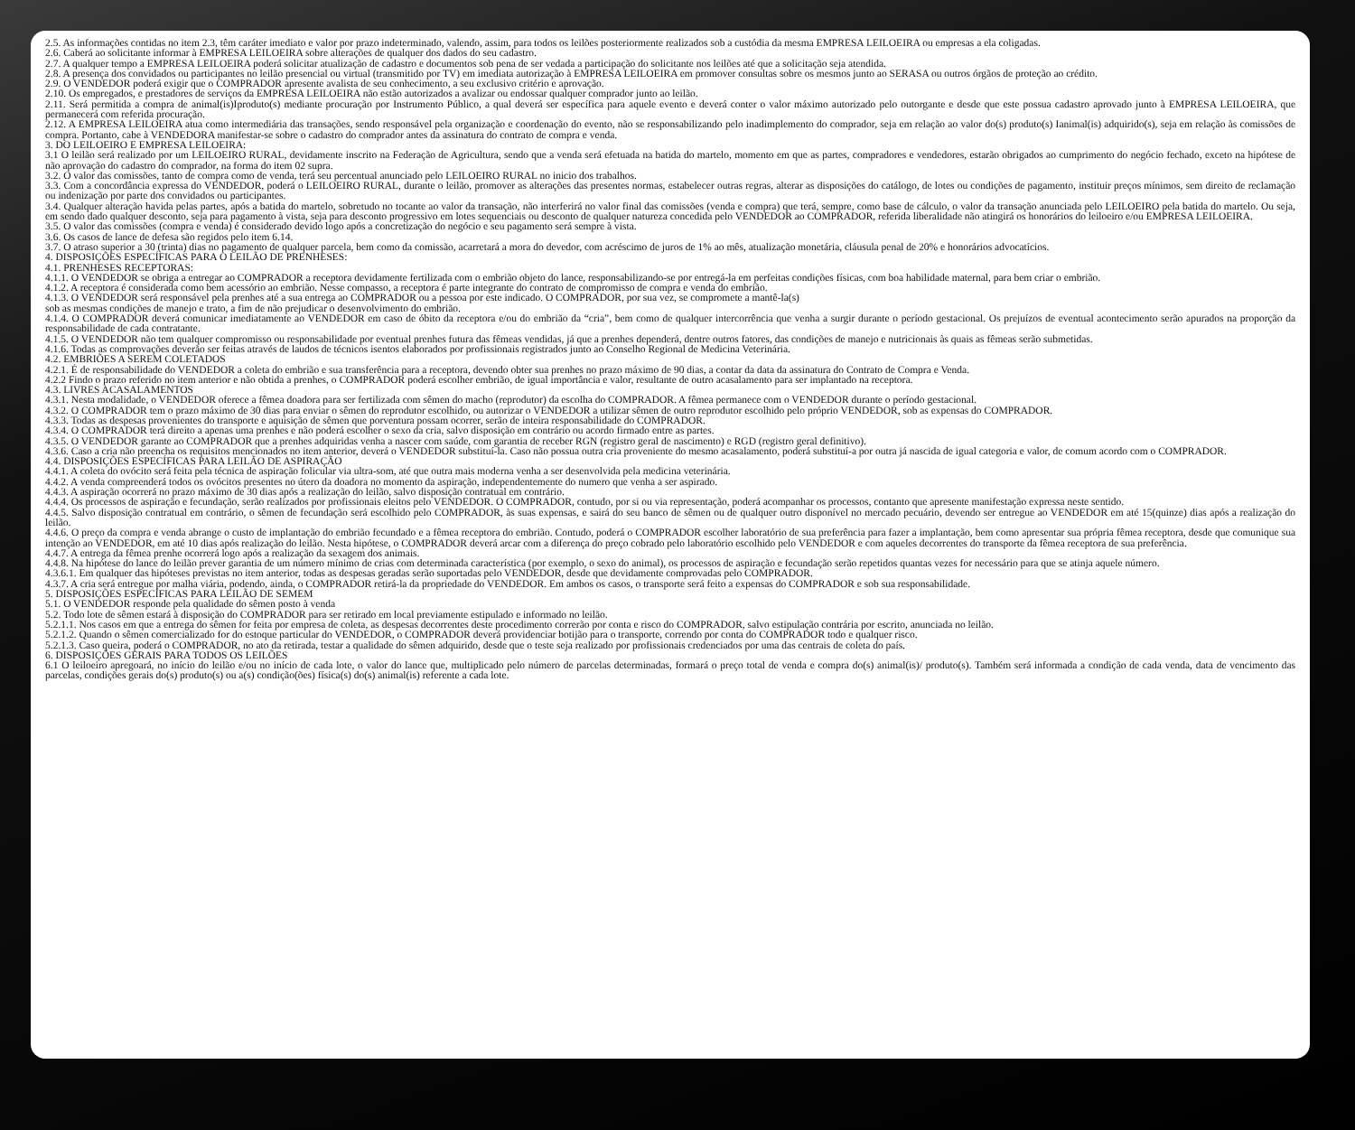2.5. As informações contidas no item 2.3, têm caráter imediato e valor por prazo indeterminado, valendo, assim, para todos os leilões posteriormente realizados sob a custódia da mesma EMPRESA LEILOEIRA ou empresas a ela coligadas.
2.6. Caberá ao solicitante informar à EMPRESA LEILOEIRA sobre alterações de qualquer dos dados do seu cadastro.
2.7. A qualquer tempo a EMPRESA LEILOEIRA poderá solicitar atualização de cadastro e documentos sob pena de ser vedada a participação do solicitante nos leilões até que a solicitação seja atendida.
2.8. A presença dos convidados ou participantes no leilão presencial ou virtual (transmitido por TV) em imediata autorização à EMPRESA LEILOEIRA em promover consultas sobre os mesmos junto ao SERASA ou outros órgãos de proteção ao crédito.
2.9. O VENDEDOR poderá exigir que o COMPRADOR apresente avalista de seu conhecimento, a seu exclusivo critério e aprovação.
2.10. Os empregados, e prestadores de serviços da EMPRESA LEILOEIRA não estão autorizados a avalizar ou endossar qualquer comprador junto ao leilão.
2.11. Será permitida a compra de animal(is)Iproduto(s) mediante procuração por Instrumento Público, a qual deverá ser específica para aquele evento e deverá conter o valor máximo autorizado pelo outorgante e desde que este possua cadastro aprovado junto à EMPRESA LEILOEIRA, que permanecerá com referida procuração.
2.12. A EMPRESA LEILOEIRA atua como intermediária das transações, sendo responsável pela organização e coordenação do evento, não se responsabilizando pelo inadimplemento do comprador, seja em relação ao valor do(s) produto(s) Ianimal(is) adquirido(s), seja em relação às comissões de compra. Portanto, cabe à VENDEDORA manifestar-se sobre o cadastro do comprador antes da assinatura do contrato de compra e venda.
3. DO LEILOEIRO E EMPRESA LEILOEIRA:
3.1 O leilão será realizado por um LEILOEIRO RURAL, devidamente inscrito na Federação de Agricultura, sendo que a venda será efetuada na batida do martelo, momento em que as partes, compradores e vendedores, estarão obrigados ao cumprimento do negócio fechado, exceto na hipótese de não aprovação do cadastro do comprador, na forma do item 02 supra.
3.2. O valor das comissões, tanto de compra como de venda, terá seu percentual anunciado pelo LEILOEIRO RURAL no inicio dos trabalhos.
3.3. Com a concordância expressa do VENDEDOR, poderá o LEILOEIRO RURAL, durante o leilão, promover as alterações das presentes normas, estabelecer outras regras, alterar as disposições do catálogo, de lotes ou condições de pagamento, instituir preços mínimos, sem direito de reclamação ou indenização por parte dos convidados ou participantes.
3.4. Qualquer alteração havida pelas partes, após a batida do martelo, sobretudo no tocante ao valor da transação, não interferirá no valor final das comissões (venda e compra) que terá, sempre, como base de cálculo, o valor da transação anunciada pelo LEILOEIRO pela batida do martelo. Ou seja, em sendo dado qualquer desconto, seja para pagamento à vista, seja para desconto progressivo em lotes sequenciais ou desconto de qualquer natureza concedida pelo VENDEDOR ao COMPRADOR, referida liberalidade não atingirá os honorários do leiloeiro e/ou EMPRESA LEILOEIRA.
3.5. O valor das comissões (compra e venda) é considerado devido logo após a concretização do negócio e seu pagamento será sempre à vista.
3.6. Os casos de lance de defesa são regidos pelo item 6.14.
3.7. O atraso superior a 30 (trinta) dias no pagamento de qualquer parcela, bem como da comissão, acarretará a mora do devedor, com acréscimo de juros de 1% ao mês, atualização monetária, cláusula penal de 20% e honorários advocatícios.
4. DISPOSIÇÕES ESPECÍFICAS PARA O LEILÃO DE PRENHESES:
4.1. PRENHESES RECEPTORAS:
4.1.1. O VENDEDOR se obriga a entregar ao COMPRADOR a receptora devidamente fertilizada com o embrião objeto do lance, responsabilizando-se por entregá-la em perfeitas condições físicas, com boa habilidade maternal, para bem criar o embrião.
4.1.2. A receptora é considerada como bem acessório ao embrião. Nesse compasso, a receptora é parte integrante do contrato de compromisso de compra e venda do embrião.
4.1.3. O VENDEDOR será responsável pela prenhes até a sua entrega ao COMPRADOR ou a pessoa por este indicado. O COMPRADOR, por sua vez, se compromete a mantê-la(s)
sob as mesmas condições de manejo e trato, a fim de não prejudicar o desenvolvimento do embrião.
4.1.4. O COMPRADOR deverá comunicar imediatamente ao VENDEDOR em caso de óbito da receptora e/ou do embrião da “cria”, bem como de qualquer intercorrência que venha a surgir durante o período gestacional. Os prejuízos de eventual acontecimento serão apurados na proporção da responsabilidade de cada contratante.
4.1.5. O VENDEDOR não tem qualquer compromisso ou responsabilidade por eventual prenhes futura das fêmeas vendidas, já que a prenhes dependerá, dentre outros fatores, das condições de manejo e nutricionais às quais as fêmeas serão submetidas.
4.1.6. Todas as comprovações deverão ser feitas através de laudos de técnicos isentos elaborados por profissionais registrados junto ao Conselho Regional de Medicina Veterinária.
4.2. EMBRIÕES A SEREM COLETADOS
4.2.1. É de responsabilidade do VENDEDOR a coleta do embrião e sua transferência para a receptora, devendo obter sua prenhes no prazo máximo de 90 dias, a contar da data da assinatura do Contrato de Compra e Venda.
4.2.2 Findo o prazo referido no item anterior e não obtida a prenhes, o COMPRADOR poderá escolher embrião, de igual importância e valor, resultante de outro acasalamento para ser implantado na receptora.
4.3. LIVRES ACASALAMENTOS
4.3.1. Nesta modalidade, o VENDEDOR oferece a fêmea doadora para ser fertilizada com sêmen do macho (reprodutor) da escolha do COMPRADOR. A fêmea permanece com o VENDEDOR durante o período gestacional.
4.3.2. O COMPRADOR tem o prazo máximo de 30 dias para enviar o sêmen do reprodutor escolhido, ou autorizar o VENDEDOR a utilizar sêmen de outro reprodutor escolhido pelo próprio VENDEDOR, sob as expensas do COMPRADOR.
4.3.3. Todas as despesas provenientes do transporte e aquisição de sêmen que porventura possam ocorrer, serão de inteira responsabilidade do COMPRADOR.
4.3.4. O COMPRADOR terá direito a apenas uma prenhes e não poderá escolher o sexo da cria, salvo disposição em contrário ou acordo firmado entre as partes.
4.3.5. O VENDEDOR garante ao COMPRADOR que a prenhes adquiridas venha a nascer com saúde, com garantia de receber RGN (registro geral de nascimento) e RGD (registro geral definitivo).
4.3.6. Caso a cria não preencha os requisitos mencionados no item anterior, deverá o VENDEDOR substituí-la. Caso não possua outra cria proveniente do mesmo acasalamento, poderá substituí-a por outra já nascida de igual categoria e valor, de comum acordo com o COMPRADOR.
4.4. DISPOSIÇÕES ESPECÍFICAS PARA LEILÃO DE ASPIRAÇÃO
4.4.1. A coleta do ovócito será feita pela técnica de aspiração folicular via ultra-som, até que outra mais moderna venha a ser desenvolvida pela medicina veterinária.
4.4.2. A venda compreenderá todos os ovócitos presentes no útero da doadora no momento da aspiração, independentemente do numero que venha a ser aspirado.
4.4.3. A aspiração ocorrerá no prazo máximo de 30 dias após a realização do leilão, salvo disposição contratual em contrário.
4.4.4. Os processos de aspiração e fecundação, serão realizados por profissionais eleitos pelo VENDEDOR. O COMPRADOR, contudo, por si ou via representação, poderá acompanhar os processos, contanto que apresente manifestação expressa neste sentido.
4.4.5. Salvo disposição contratual em contrário, o sêmen de fecundação será escolhido pelo COMPRADOR, às suas expensas, e sairá do seu banco de sêmen ou de qualquer outro disponível no mercado pecuário, devendo ser entregue ao VENDEDOR em até 15(quinze) dias após a realização do leilão.
4.4.6. O preço da compra e venda abrange o custo de implantação do embrião fecundado e a fêmea receptora do embrião. Contudo, poderá o COMPRADOR escolher laboratório de sua preferência para fazer a implantação, bem como apresentar sua própria fêmea receptora, desde que comunique sua intenção ao VENDEDOR, em até 10 dias após realização do leilão. Nesta hipótese, o COMPRADOR deverá arcar com a diferença do preço cobrado pelo laboratório escolhido pelo VENDEDOR e com aqueles decorrentes do transporte da fêmea receptora de sua preferência.
4.4.7. A entrega da fêmea prenhe ocorrerá logo após a realização da sexagem dos animais.
4.4.8. Na hipótese do lance do leilão prever garantia de um número mínimo de crias com determinada característica (por exemplo, o sexo do animal), os processos de aspiração e fecundação serão repetidos quantas vezes for necessário para que se atinja aquele número.
4.3.6.1. Em qualquer das hipóteses previstas no item anterior, todas as despesas geradas serão suportadas pelo VENDEDOR, desde que devidamente comprovadas pelo COMPRADOR.
4.3.7. A cria será entregue por malha viária, podendo, ainda, o COMPRADOR retirá-la da propriedade do VENDEDOR. Em ambos os casos, o transporte será feito a expensas do COMPRADOR e sob sua responsabilidade.
5. DISPOSIÇÕES ESPECÍFICAS PARA LEILÃO DE SEMEM
5.1. O VENDEDOR responde pela qualidade do sêmen posto à venda
5.2. Todo lote de sêmen estará à disposição do COMPRADOR para ser retirado em local previamente estipulado e informado no leilão.
5.2.1.1. Nos casos em que a entrega do sêmen for feita por empresa de coleta, as despesas decorrentes deste procedimento correrão por conta e risco do COMPRADOR, salvo estipulação contrária por escrito, anunciada no leilão.
5.2.1.2. Quando o sêmen comercializado for do estoque particular do VENDEDOR, o COMPRADOR deverá providenciar botijão para o transporte, correndo por conta do COMPRADOR todo e qualquer risco.
5.2.1.3. Caso queira, poderá o COMPRADOR, no ato da retirada, testar a qualidade do sêmen adquirido, desde que o teste seja realizado por profissionais credenciados por uma das centrais de coleta do país.
6. DISPOSIÇÕES GERAIS PARA TODOS OS LEILÕES
6.1 O leiloeiro apregoará, no início do leilão e/ou no início de cada lote, o valor do lance que, multiplicado pelo número de parcelas determinadas, formará o preço total de venda e compra do(s) animal(is)/ produto(s). Também será informada a condição de cada venda, data de vencimento das parcelas, condições gerais do(s) produto(s) ou a(s) condição(ões) física(s) do(s) animal(is) referente a cada lote.